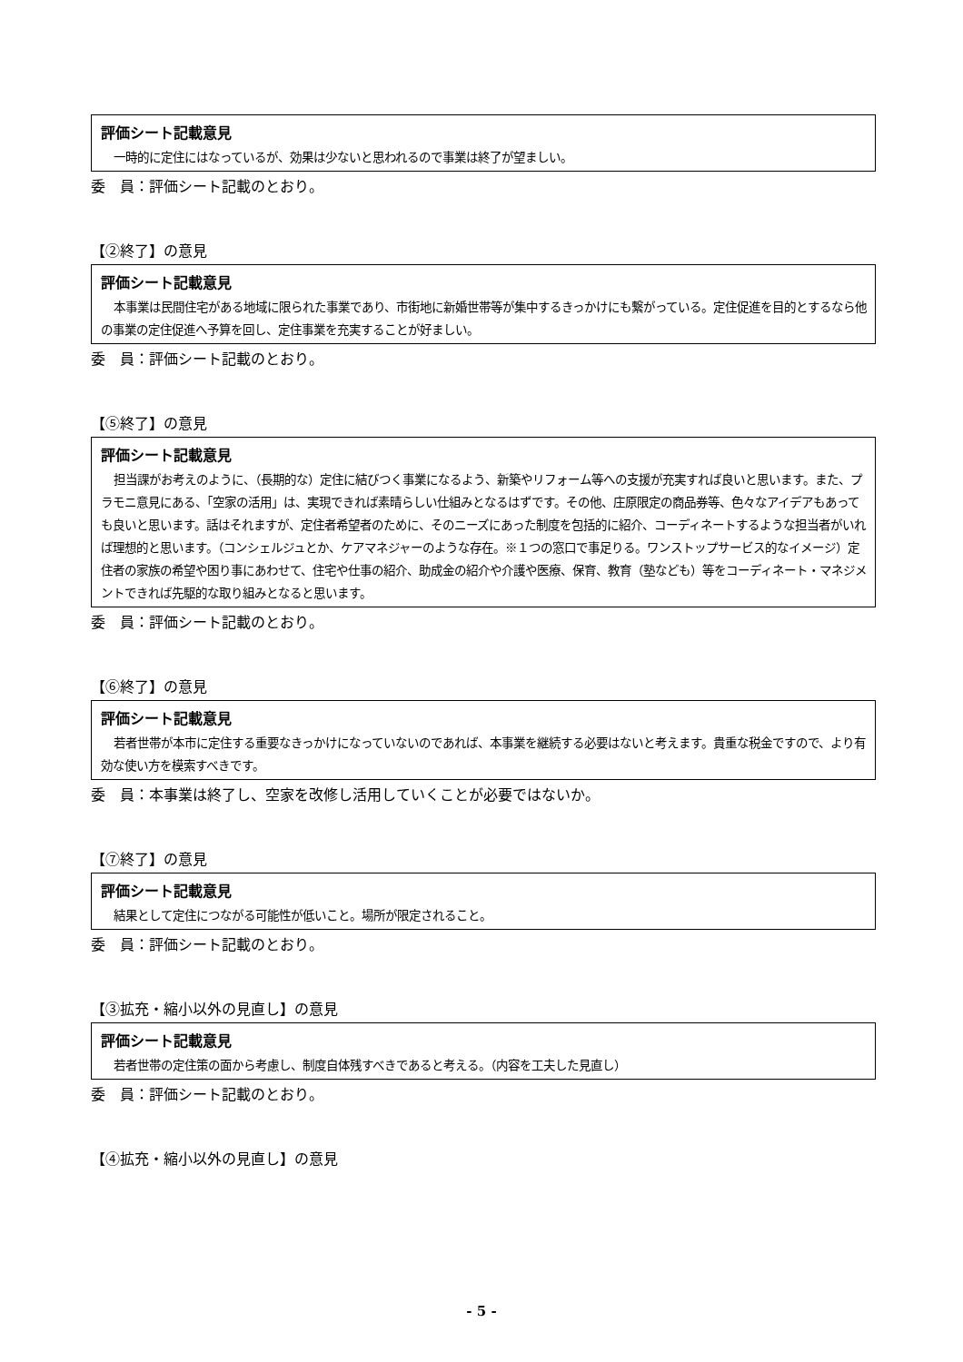評価シート記載意見
一時的に定住にはなっているが、効果は少ないと思われるので事業は終了が望ましい。
委　員：評価シート記載のとおり。
【②終了】の意見
評価シート記載意見
本事業は民間住宅がある地域に限られた事業であり、市街地に新婚世帯等が集中するきっかけにも繋がっている。定住促進を目的とするなら他の事業の定住促進へ予算を回し、定住事業を充実することが好ましい。
委　員：評価シート記載のとおり。
【⑤終了】の意見
評価シート記載意見
担当課がお考えのように、（長期的な）定住に結びつく事業になるよう、新築やリフォーム等への支援が充実すれば良いと思います。また、プラモニ意見にある、「空家の活用」は、実現できれば素晴らしい仕組みとなるはずです。その他、庄原限定の商品券等、色々なアイデアもあっても良いと思います。話はそれますが、定住者希望者のために、そのニーズにあった制度を包括的に紹介、コーディネートするような担当者がいれば理想的と思います。（コンシェルジュとか、ケアマネジャーのような存在。※１つの窓口で事足りる。ワンストップサービス的なイメージ）定住者の家族の希望や困り事にあわせて、住宅や仕事の紹介、助成金の紹介や介護や医療、保育、教育（塾なども）等をコーディネート・マネジメントできれば先駆的な取り組みとなると思います。
委　員：評価シート記載のとおり。
【⑥終了】の意見
評価シート記載意見
若者世帯が本市に定住する重要なきっかけになっていないのであれば、本事業を継続する必要はないと考えます。貴重な税金ですので、より有効な使い方を模索すべきです。
委　員：本事業は終了し、空家を改修し活用していくことが必要ではないか。
【⑦終了】の意見
評価シート記載意見
結果として定住につながる可能性が低いこと。場所が限定されること。
委　員：評価シート記載のとおり。
【③拡充・縮小以外の見直し】の意見
評価シート記載意見
若者世帯の定住策の面から考慮し、制度自体残すべきであると考える。（内容を工夫した見直し）
委　員：評価シート記載のとおり。
【④拡充・縮小以外の見直し】の意見
- 5 -